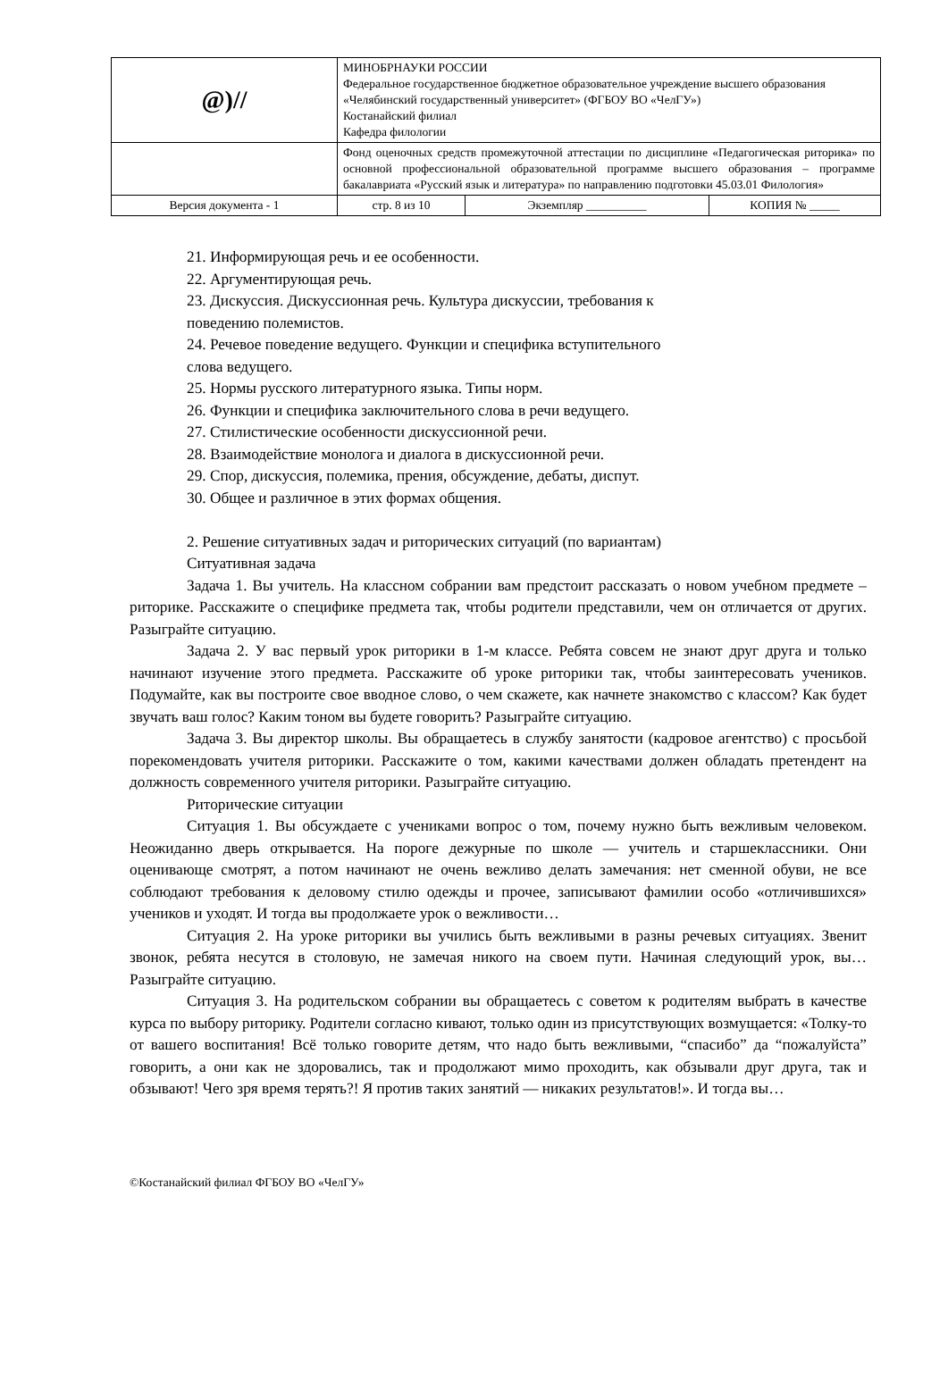| @)// | МИНОБРНАУКИ РОССИИ Федеральное государственное бюджетное образовательное учреждение высшего образования «Челябинский государственный университет» (ФГБОУ ВО «ЧелГУ») Костанайский филиал Кафедра филологии | | |
| | Фонд оценочных средств промежуточной аттестации по дисциплине «Педагогическая риторика» по основной профессиональной образовательной программе высшего образования – программе бакалавриата «Русский язык и литература» по направлению подготовки 45.03.01 Филология» | | |
| Версия документа - 1 | стр. 8 из 10 | Экземпляр __________ | КОПИЯ № _____ |
21. Информирующая речь и ее особенности.
22. Аргументирующая речь.
23. Дискуссия. Дискуссионная речь. Культура дискуссии, требования к
поведению полемистов.
24. Речевое поведение ведущего. Функции и специфика вступительного
слова ведущего.
25. Нормы русского литературного языка. Типы норм.
26. Функции и специфика заключительного слова в речи ведущего.
27. Стилистические особенности дискуссионной речи.
28. Взаимодействие монолога и диалога в дискуссионной речи.
29. Спор, дискуссия, полемика, прения, обсуждение, дебаты, диспут.
30. Общее и различное в этих формах общения.
2. Решение ситуативных задач и риторических ситуаций (по вариантам)
Ситуативная задача
Задача 1. Вы учитель. На классном собрании вам предстоит рассказать о новом учебном предмете – риторике. Расскажите о специфике предмета так, чтобы родители представили, чем он отличается от других. Разыграйте ситуацию.
Задача 2. У вас первый урок риторики в 1-м классе. Ребята совсем не знают друг друга и только начинают изучение этого предмета. Расскажите об уроке риторики так, чтобы заинтересовать учеников. Подумайте, как вы построите свое вводное слово, о чем скажете, как начнете знакомство с классом? Как будет звучать ваш голос? Каким тоном вы будете говорить? Разыграйте ситуацию.
Задача 3. Вы директор школы. Вы обращаетесь в службу занятости (кадровое агентство) с просьбой порекомендовать учителя риторики. Расскажите о том, какими качествами должен обладать претендент на должность современного учителя риторики. Разыграйте ситуацию.
Риторические ситуации
Ситуация 1. Вы обсуждаете с учениками вопрос о том, почему нужно быть вежливым человеком. Неожиданно дверь открывается. На пороге дежурные по школе — учитель и старшеклассники. Они оценивающе смотрят, а потом начинают не очень вежливо делать замечания: нет сменной обуви, не все соблюдают требования к деловому стилю одежды и прочее, записывают фамилии особо «отличившихся» учеников и уходят. И тогда вы продолжаете урок о вежливости…
Ситуация 2. На уроке риторики вы учились быть вежливыми в разны речевых ситуациях. Звенит звонок, ребята несутся в столовую, не замечая никого на своем пути. Начиная следующий урок, вы… Разыграйте ситуацию.
Ситуация 3. На родительском собрании вы обращаетесь с советом к родителям выбрать в качестве курса по выбору риторику. Родители согласно кивают, только один из присутствующих возмущается: «Толку-то от вашего воспитания! Всё только говорите детям, что надо быть вежливыми, “спасибо” да “пожалуйста” говорить, а они как не здоровались, так и продолжают мимо проходить, как обзывали друг друга, так и обзывают! Чего зря время терять?! Я против таких занятий — никаких результатов!». И тогда вы…
©Костанайский филиал ФГБОУ ВО «ЧелГУ»